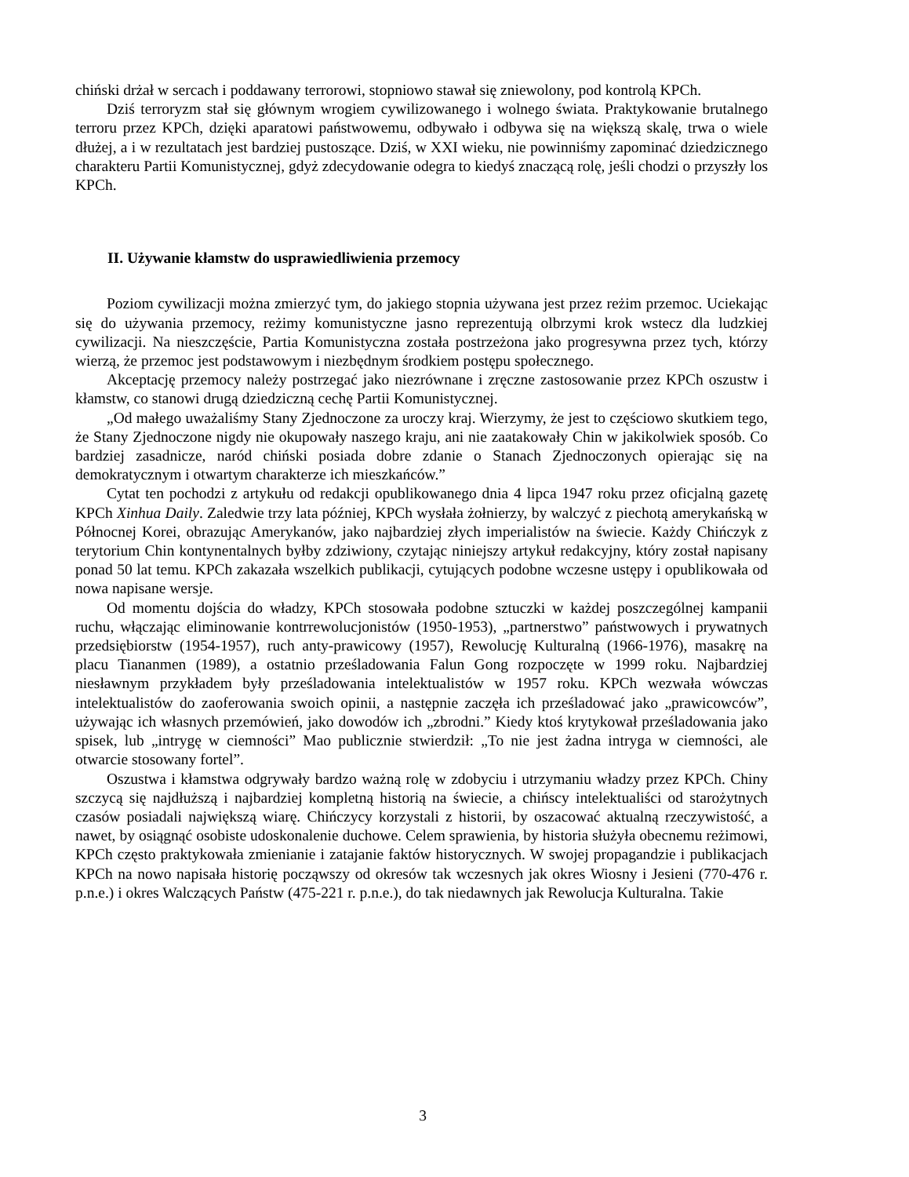chiński drżał w sercach i poddawany terrorowi, stopniowo stawał się zniewolony, pod kontrolą KPCh.
Dziś terroryzm stał się głównym wrogiem cywilizowanego i wolnego świata. Praktykowanie brutalnego terroru przez KPCh, dzięki aparatowi państwowemu, odbywało i odbywa się na większą skalę, trwa o wiele dłużej, a i w rezultatach jest bardziej pustoszące. Dziś, w XXI wieku, nie powinniśmy zapominać dziedzicznego charakteru Partii Komunistycznej, gdyż zdecydowanie odegra to kiedyś znaczącą rolę, jeśli chodzi o przyszły los KPCh.
II. Używanie kłamstw do usprawiedliwienia przemocy
Poziom cywilizacji można zmierzyć tym, do jakiego stopnia używana jest przez reżim przemoc. Uciekając się do używania przemocy, reżimy komunistyczne jasno reprezentują olbrzymi krok wstecz dla ludzkiej cywilizacji. Na nieszczęście, Partia Komunistyczna została postrzeżona jako progresywna przez tych, którzy wierzą, że przemoc jest podstawowym i niezbędnym środkiem postępu społecznego.
Akceptację przemocy należy postrzegać jako niezrównane i zręczne zastosowanie przez KPCh oszustw i kłamstw, co stanowi drugą dziedziczną cechę Partii Komunistycznej.
„Od małego uważaliśmy Stany Zjednoczone za uroczy kraj. Wierzymy, że jest to częściowo skutkiem tego, że Stany Zjednoczone nigdy nie okupowały naszego kraju, ani nie zaatakowały Chin w jakikolwiek sposób. Co bardziej zasadnicze, naród chiński posiada dobre zdanie o Stanach Zjednoczonych opierając się na demokratycznym i otwartym charakterze ich mieszkańców.”
Cytat ten pochodzi z artykułu od redakcji opublikowanego dnia 4 lipca 1947 roku przez oficjalną gazetę KPCh Xinhua Daily. Zaledwie trzy lata później, KPCh wysłała żołnierzy, by walczyć z piechotą amerykańską w Północnej Korei, obrazując Amerykanów, jako najbardziej złych imperialistów na świecie. Każdy Chińczyk z terytorium Chin kontynentalnych byłby zdziwiony, czytając niniejszy artykuł redakcyjny, który został napisany ponad 50 lat temu. KPCh zakazała wszelkich publikacji, cytujących podobne wczesne ustępy i opublikowała od nowa napisane wersje.
Od momentu dojścia do władzy, KPCh stosowała podobne sztuczki w każdej poszczególnej kampanii ruchu, włączając eliminowanie kontrrewolucjonistów (1950-1953), „partnerstwo” państwowych i prywatnych przedsiębiorstw (1954-1957), ruch anty-prawicowy (1957), Rewolucję Kulturalną (1966-1976), masakrę na placu Tiananmen (1989), a ostatnio prześladowania Falun Gong rozpoczęte w 1999 roku. Najbardziej niesławnym przykładem były prześladowania intelektualistów w 1957 roku. KPCh wezwała wówczas intelektualistów do zaoferowania swoich opinii, a następnie zaczęła ich prześladować jako „prawicowców”, używając ich własnych przemówień, jako dowodów ich „zbrodni.” Kiedy ktoś krytykował prześladowania jako spisek, lub „intrygę w ciemności” Mao publicznie stwierdził: „To nie jest żadna intryga w ciemności, ale otwarcie stosowany fortel”.
Oszustwa i kłamstwa odgrywały bardzo ważną rolę w zdobyciu i utrzymaniu władzy przez KPCh. Chiny szczycą się najdłuższą i najbardziej kompletną historią na świecie, a chińscy intelektualiści od starożytnych czasów posiadali największą wiarę. Chińczycy korzystali z historii, by oszacować aktualną rzeczywistość, a nawet, by osiągnąć osobiste udoskonalenie duchowe. Celem sprawienia, by historia służyła obecnemu reżimowi, KPCh często praktykowała zmienianie i zatajanie faktów historycznych. W swojej propagandzie i publikacjach KPCh na nowo napisała historię począwszy od okresów tak wczesnych jak okres Wiosny i Jesieni (770-476 r. p.n.e.) i okres Walczących Państw (475-221 r. p.n.e.), do tak niedawnych jak Rewolucja Kulturalna. Takie
3